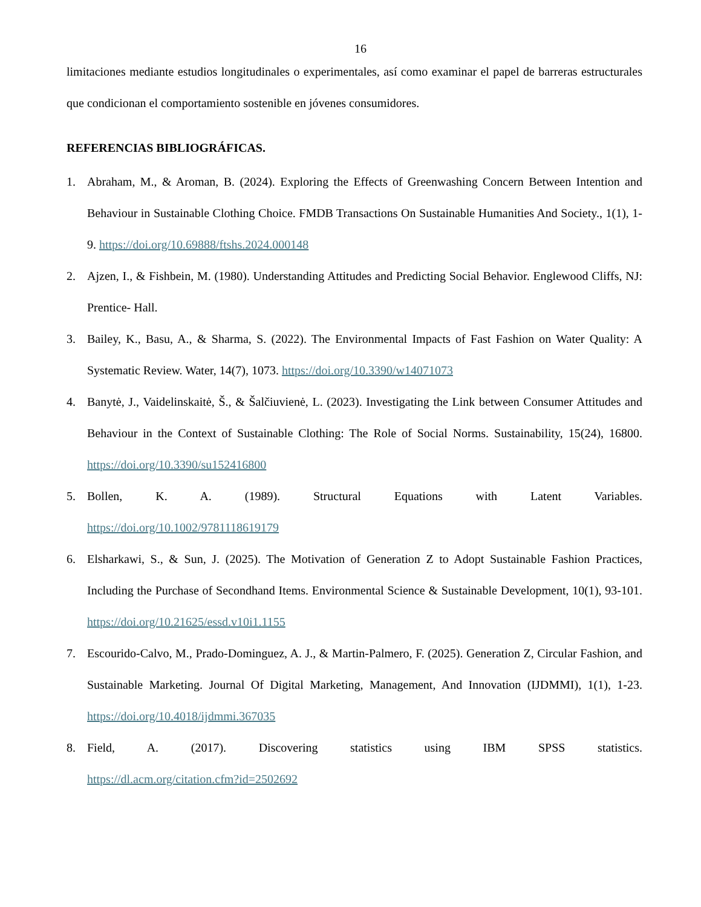16
limitaciones mediante estudios longitudinales o experimentales, así como examinar el papel de barreras estructurales que condicionan el comportamiento sostenible en jóvenes consumidores.
REFERENCIAS BIBLIOGRÁFICAS.
1. Abraham, M., & Aroman, B. (2024). Exploring the Effects of Greenwashing Concern Between Intention and Behaviour in Sustainable Clothing Choice. FMDB Transactions On Sustainable Humanities And Society., 1(1), 1-9. https://doi.org/10.69888/ftshs.2024.000148
2. Ajzen, I., & Fishbein, M. (1980). Understanding Attitudes and Predicting Social Behavior. Englewood Cliffs, NJ: Prentice- Hall.
3. Bailey, K., Basu, A., & Sharma, S. (2022). The Environmental Impacts of Fast Fashion on Water Quality: A Systematic Review. Water, 14(7), 1073. https://doi.org/10.3390/w14071073
4. Banytė, J., Vaidelinskaitė, Š., & Šalčiuvienė, L. (2023). Investigating the Link between Consumer Attitudes and Behaviour in the Context of Sustainable Clothing: The Role of Social Norms. Sustainability, 15(24), 16800. https://doi.org/10.3390/su152416800
5. Bollen, K. A. (1989). Structural Equations with Latent Variables.
https://doi.org/10.1002/9781118619179
6. Elsharkawi, S., & Sun, J. (2025). The Motivation of Generation Z to Adopt Sustainable Fashion Practices, Including the Purchase of Secondhand Items. Environmental Science & Sustainable Development, 10(1), 93-101. https://doi.org/10.21625/essd.v10i1.1155
7. Escourido-Calvo, M., Prado-Dominguez, A. J., & Martin-Palmero, F. (2025). Generation Z, Circular Fashion, and Sustainable Marketing. Journal Of Digital Marketing, Management, And Innovation (IJDMMI), 1(1), 1-23. https://doi.org/10.4018/ijdmmi.367035
8. Field, A. (2017). Discovering statistics using IBM SPSS statistics.
https://dl.acm.org/citation.cfm?id=2502692